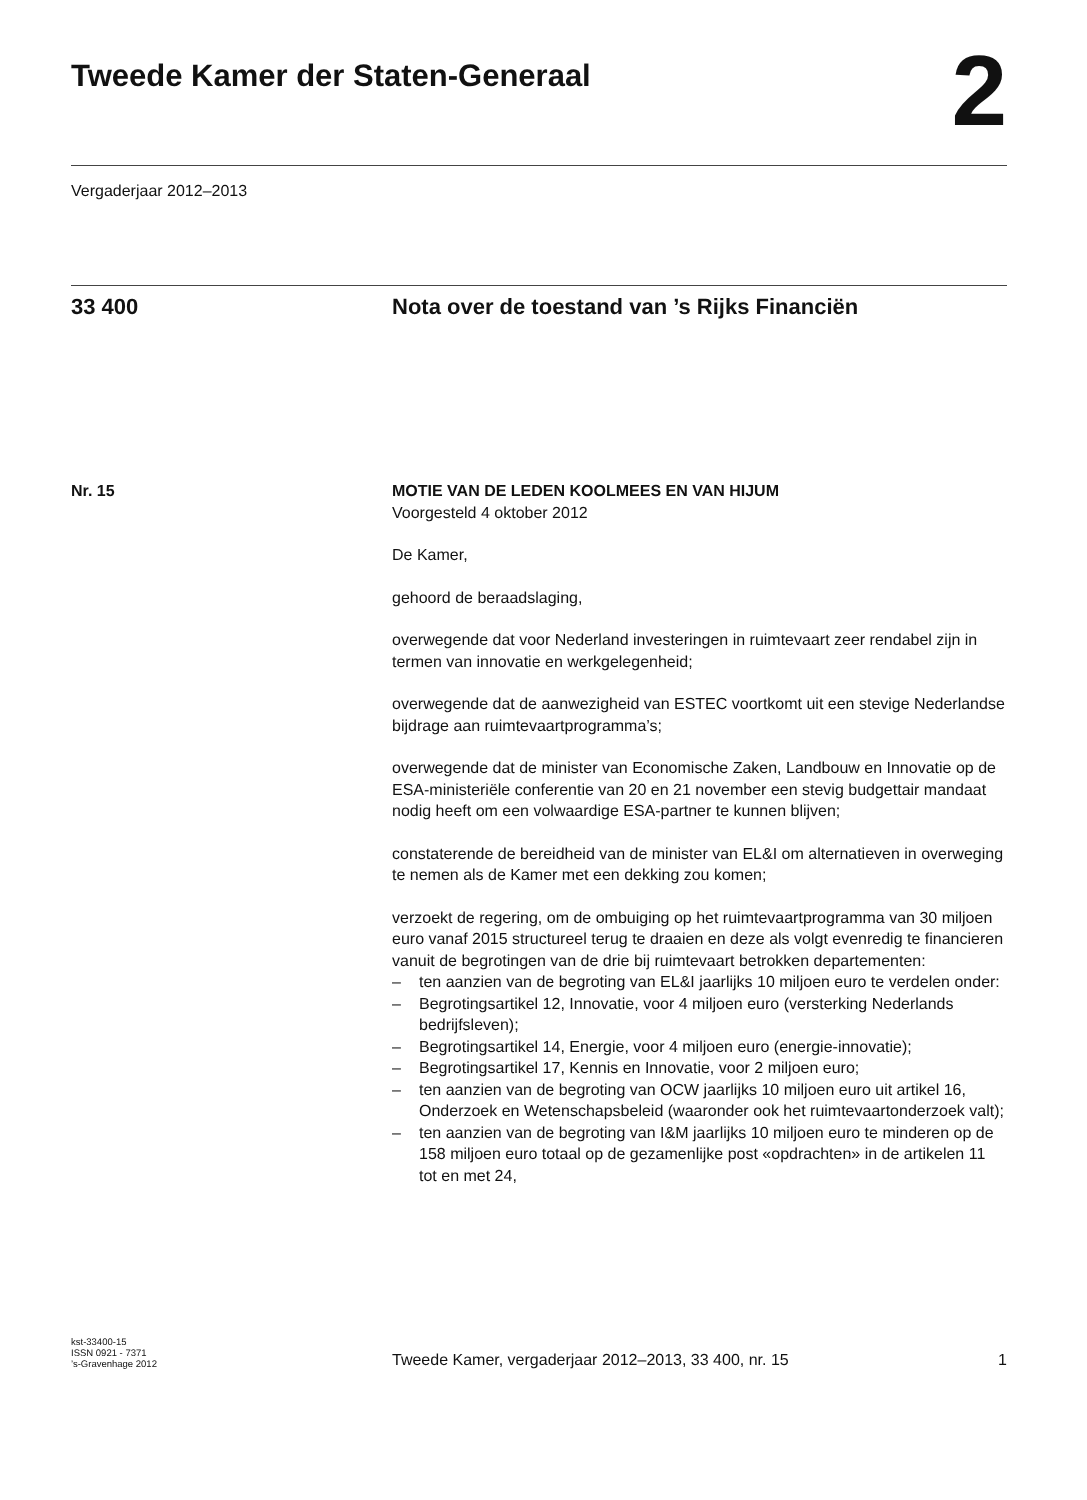Tweede Kamer der Staten-Generaal
2
Vergaderjaar 2012–2013
33 400 Nota over de toestand van ’s Rijks Financiën
Nr. 15 MOTIE VAN DE LEDEN KOOLMEES EN VAN HIJUM
Voorgesteld 4 oktober 2012
De Kamer,
gehoord de beraadslaging,
overwegende dat voor Nederland investeringen in ruimtevaart zeer rendabel zijn in termen van innovatie en werkgelegenheid;
overwegende dat de aanwezigheid van ESTEC voortkomt uit een stevige Nederlandse bijdrage aan ruimtevaartprogramma’s;
overwegende dat de minister van Economische Zaken, Landbouw en Innovatie op de ESA-ministeriële conferentie van 20 en 21 november een stevig budgettair mandaat nodig heeft om een volwaardige ESA-partner te kunnen blijven;
constaterende de bereidheid van de minister van EL&I om alternatieven in overweging te nemen als de Kamer met een dekking zou komen;
verzoekt de regering, om de ombuiging op het ruimtevaartprogramma van 30 miljoen euro vanaf 2015 structureel terug te draaien en deze als volgt evenredig te financieren vanuit de begrotingen van de drie bij ruimtevaart betrokken departementen:
– ten aanzien van de begroting van EL&I jaarlijks 10 miljoen euro te verdelen onder:
– Begrotingsartikel 12, Innovatie, voor 4 miljoen euro (versterking Nederlands
bedrijfsleven);
– Begrotingsartikel 14, Energie, voor 4 miljoen euro (energie-innovatie);
– Begrotingsartikel 17, Kennis en Innovatie, voor 2 miljoen euro;
– ten aanzien van de begroting van OCW jaarlijks 10 miljoen euro uit artikel 16, Onderzoek en Wetenschapsbeleid (waaronder ook het ruimtevaartonderzoek valt);
– ten aanzien van de begroting van I&M jaarlijks 10 miljoen euro te minderen op de 158 miljoen euro totaal op de gezamenlijke post «opdrachten» in de artikelen 11 tot en met 24,
kst-33400-15
ISSN 0921 - 7371
’s-Gravenhage 2012
Tweede Kamer, vergaderjaar 2012–2013, 33 400, nr. 15
1